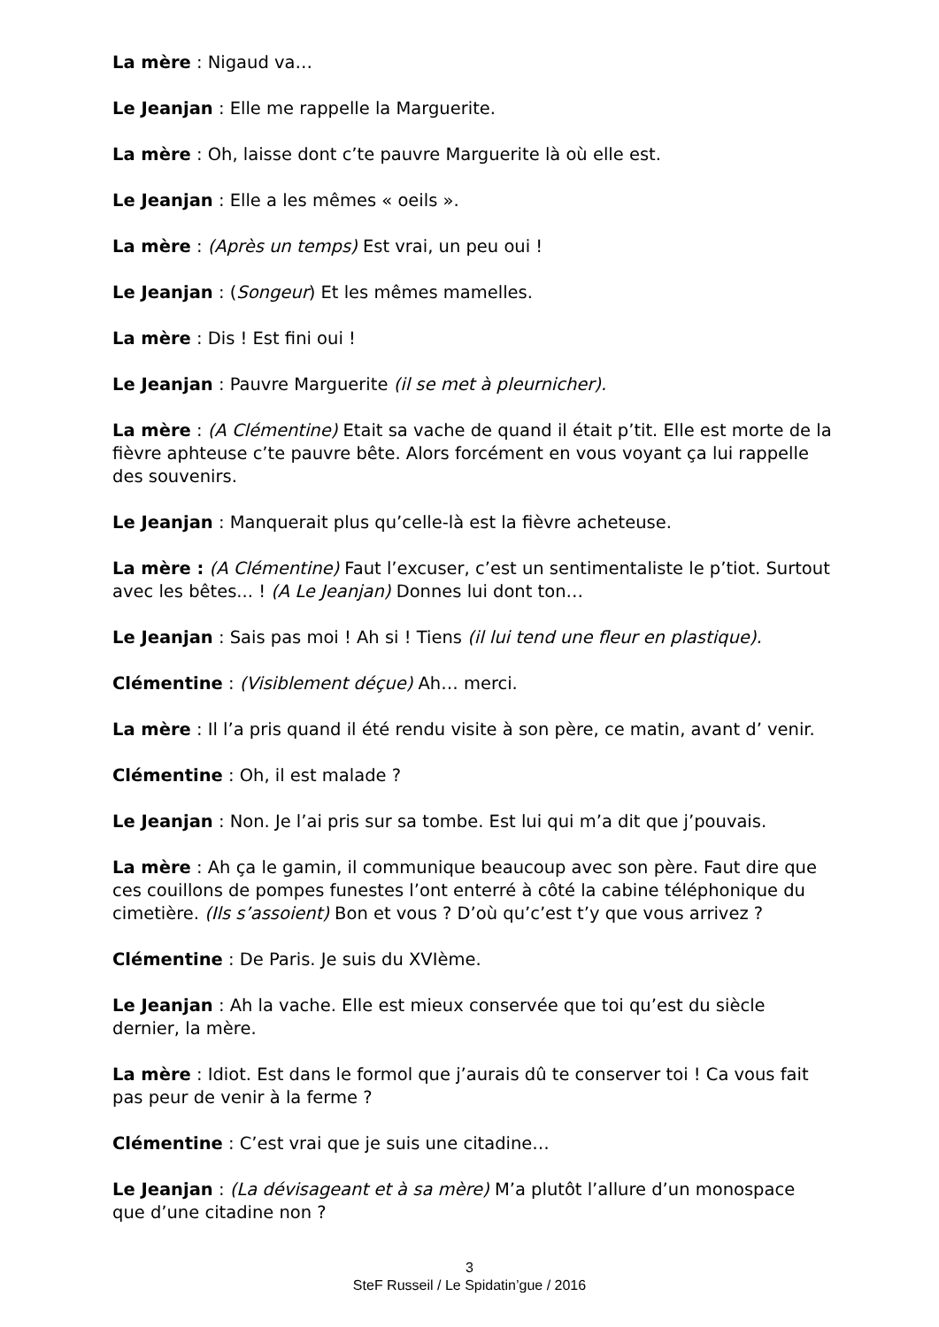La mère : Nigaud va…
Le Jeanjan : Elle me rappelle la Marguerite.
La mère : Oh, laisse dont c’te pauvre Marguerite là où elle est.
Le Jeanjan : Elle a les mêmes « oeils ».
La mère : (Après un temps) Est vrai, un peu oui !
Le Jeanjan : (Songeur) Et les mêmes mamelles.
La mère : Dis ! Est fini oui !
Le Jeanjan : Pauvre Marguerite (il se met à pleurnicher).
La mère : (A Clémentine) Etait sa vache de quand il était p’tit. Elle est morte de la fièvre aphteuse c’te pauvre bête. Alors forcément en vous voyant ça lui rappelle des souvenirs.
Le Jeanjan : Manquerait plus qu’celle-là est la fièvre acheteuse.
La mère : (A Clémentine) Faut l’excuser, c’est un sentimentaliste le p’tiot. Surtout avec les bêtes... ! (A Le Jeanjan) Donnes lui dont ton…
Le Jeanjan : Sais pas moi ! Ah si ! Tiens (il lui tend une fleur en plastique).
Clémentine : (Visiblement déçue) Ah… merci.
La mère : Il l’a pris quand il été rendu visite à son père, ce matin, avant d’ venir.
Clémentine : Oh, il est malade ?
Le Jeanjan : Non. Je l’ai pris sur sa tombe. Est lui qui m’a dit que j’pouvais.
La mère : Ah ça le gamin, il communique beaucoup avec son père. Faut dire que ces couillons de pompes funestes l’ont enterré à côté la cabine téléphonique du cimetière. (Ils s’assoient) Bon et vous ? D’où qu’c’est t’y que vous arrivez ?
Clémentine : De Paris. Je suis du XVIème.
Le Jeanjan : Ah la vache. Elle est mieux conservée que toi qu’est du siècle dernier, la mère.
La mère : Idiot. Est dans le formol que j’aurais dû te conserver toi ! Ca vous fait pas peur de venir à la ferme ?
Clémentine : C’est vrai que je suis une citadine…
Le Jeanjan : (La dévisageant et à sa mère) M’a plutôt l’allure d’un monospace que d’une citadine non ?
3
SteF Russeil / Le Spidatin’gue / 2016